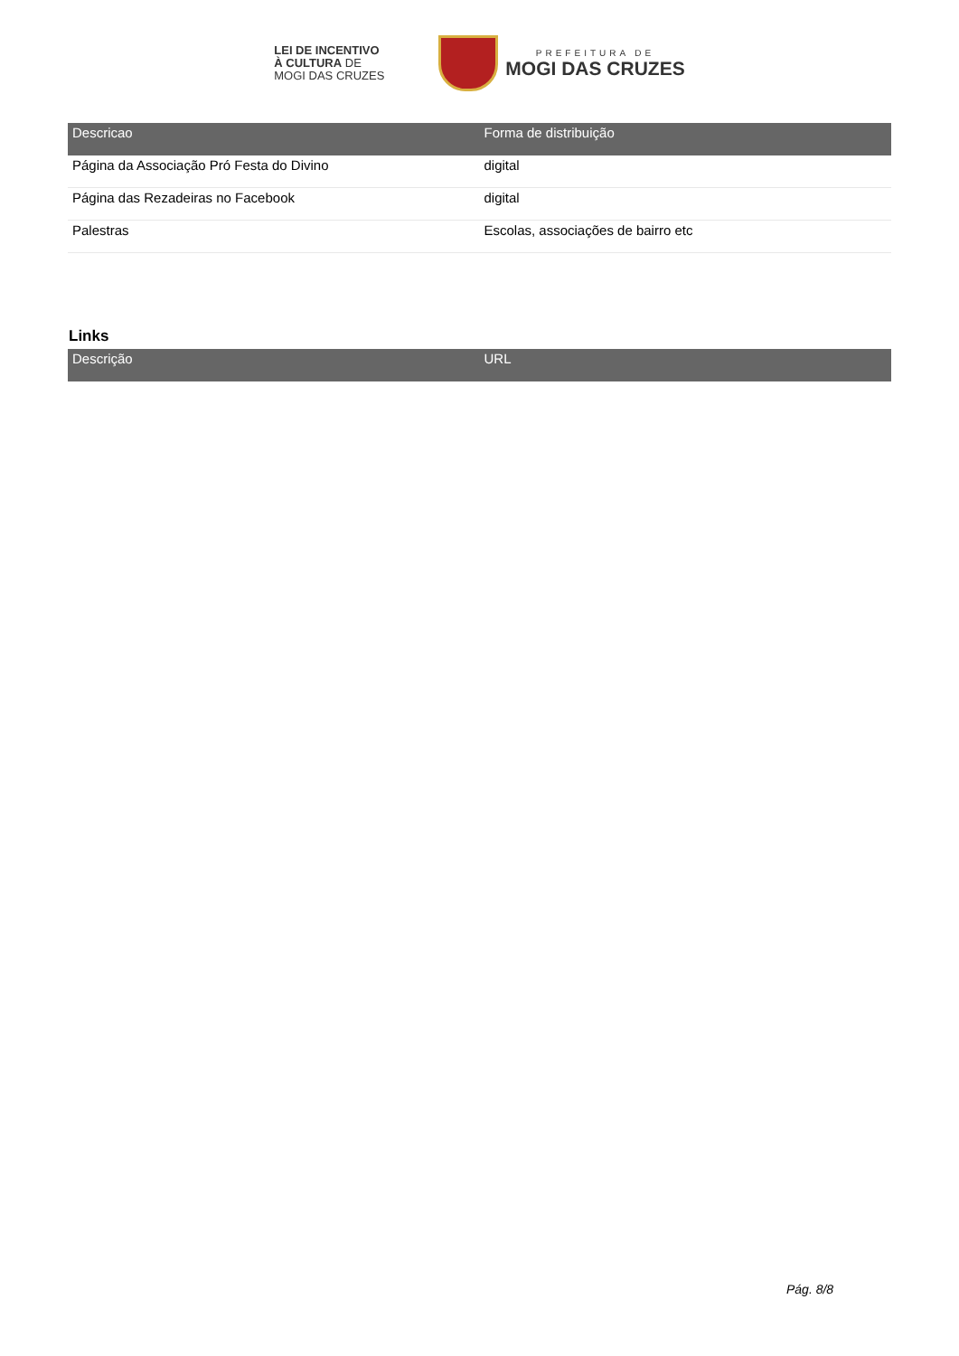LEI DE INCENTIVO
À CULTURA DE
MOGI DAS CRUZES
PREFEITURA DE
MOGI DAS CRUZES
| Descricao | Forma de distribuição |
| --- | --- |
| Página da Associação Pró Festa do Divino | digital |
| Página das Rezadeiras no Facebook | digital |
| Palestras | Escolas, associações de bairro etc |
Links
| Descrição | URL |
| --- | --- |
Pág. 8/8